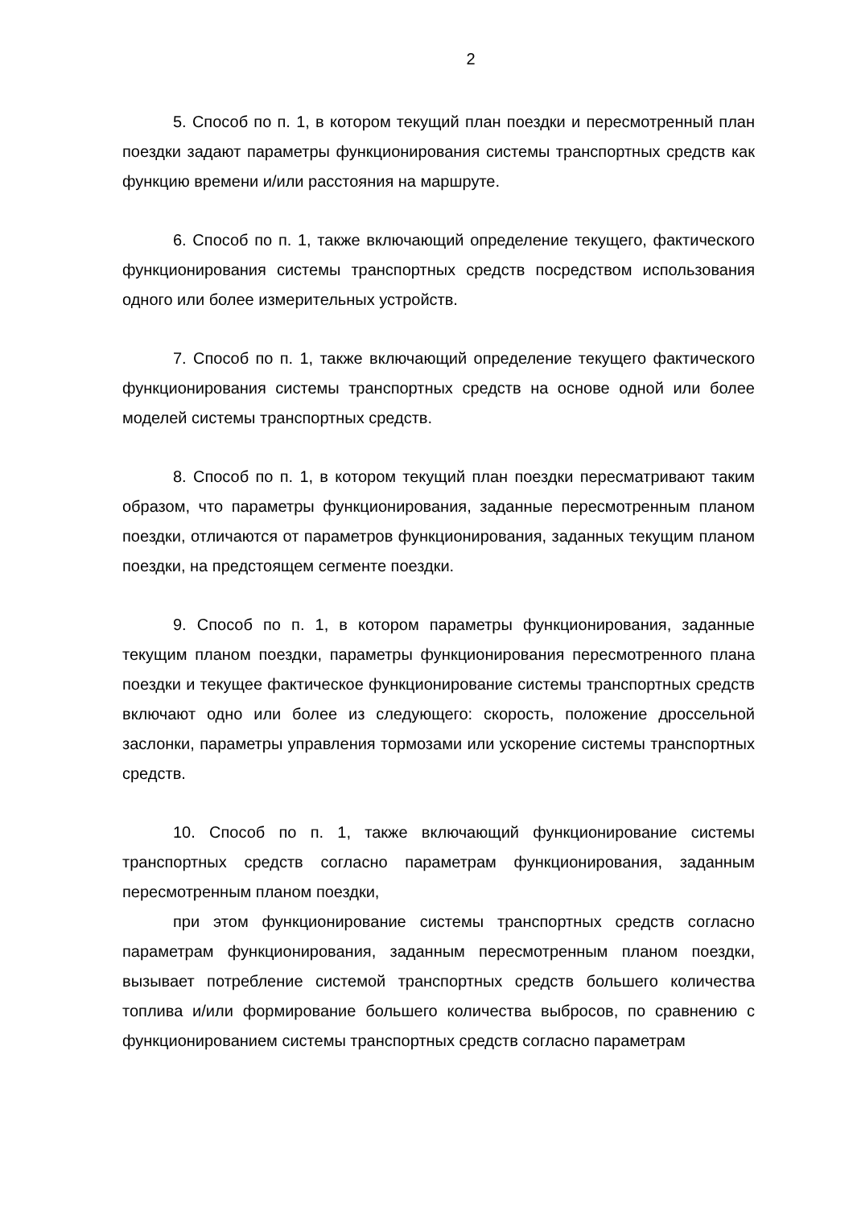2
5. Способ по п. 1, в котором текущий план поездки и пересмотренный план поездки задают параметры функционирования системы транспортных средств как функцию времени и/или расстояния на маршруте.
6. Способ по п. 1, также включающий определение текущего, фактического функционирования системы транспортных средств посредством использования одного или более измерительных устройств.
7. Способ по п. 1, также включающий определение текущего фактического функционирования системы транспортных средств на основе одной или более моделей системы транспортных средств.
8. Способ по п. 1, в котором текущий план поездки пересматривают таким образом, что параметры функционирования, заданные пересмотренным планом поездки, отличаются от параметров функционирования, заданных текущим планом поездки, на предстоящем сегменте поездки.
9. Способ по п. 1, в котором параметры функционирования, заданные текущим планом поездки, параметры функционирования пересмотренного плана поездки и текущее фактическое функционирование системы транспортных средств включают одно или более из следующего: скорость, положение дроссельной заслонки, параметры управления тормозами или ускорение системы транспортных средств.
10. Способ по п. 1, также включающий функционирование системы транспортных средств согласно параметрам функционирования, заданным пересмотренным планом поездки,
при этом функционирование системы транспортных средств согласно параметрам функционирования, заданным пересмотренным планом поездки, вызывает потребление системой транспортных средств большего количества топлива и/или формирование большего количества выбросов, по сравнению с функционированием системы транспортных средств согласно параметрам